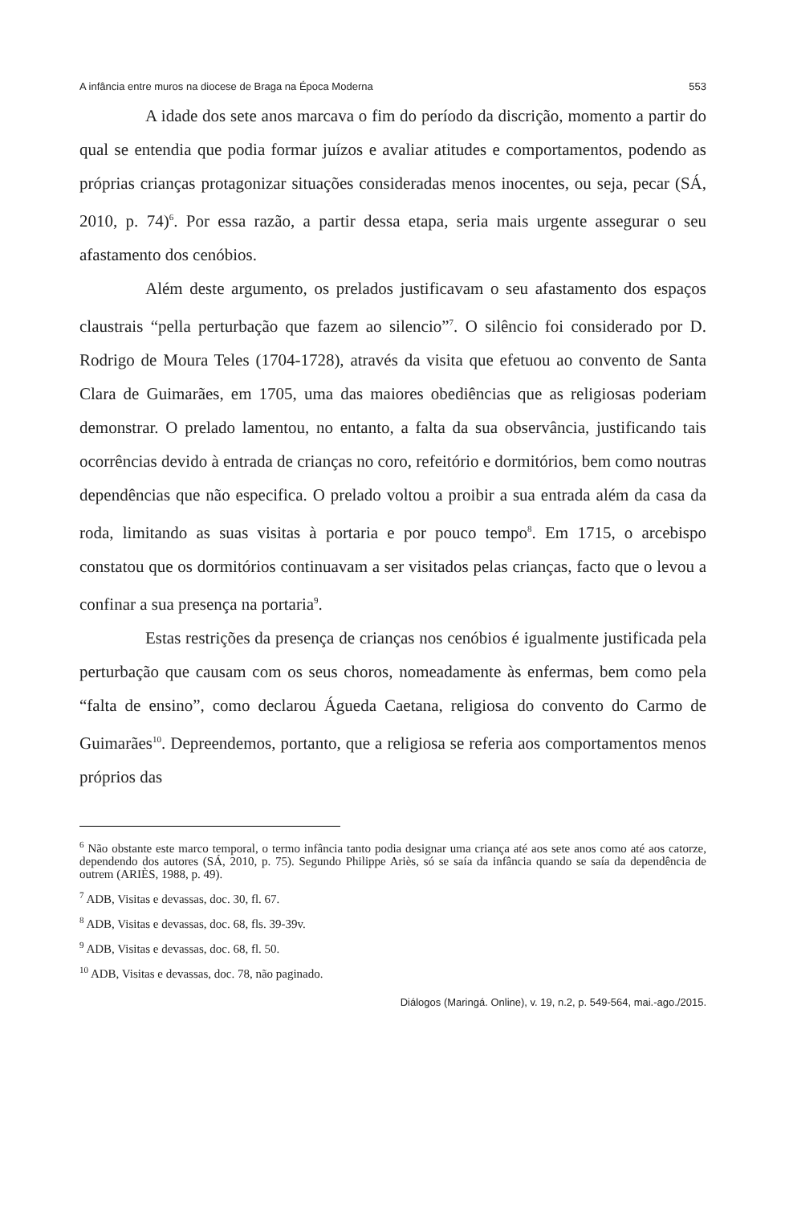A infância entre muros na diocese de Braga na Época Moderna 553
A idade dos sete anos marcava o fim do período da discrição, momento a partir do qual se entendia que podia formar juízos e avaliar atitudes e comportamentos, podendo as próprias crianças protagonizar situações consideradas menos inocentes, ou seja, pecar (SÁ, 2010, p. 74)<sup>6</sup>. Por essa razão, a partir dessa etapa, seria mais urgente assegurar o seu afastamento dos cenóbios.
Além deste argumento, os prelados justificavam o seu afastamento dos espaços claustrais “pella perturbação que fazem ao silencio”<sup>7</sup>. O silêncio foi considerado por D. Rodrigo de Moura Teles (1704-1728), através da visita que efetuou ao convento de Santa Clara de Guimarães, em 1705, uma das maiores obediências que as religiosas poderiam demonstrar. O prelado lamentou, no entanto, a falta da sua observância, justificando tais ocorrências devido à entrada de crianças no coro, refeitório e dormitórios, bem como noutras dependências que não especifica. O prelado voltou a proibir a sua entrada além da casa da roda, limitando as suas visitas à portaria e por pouco tempo<sup>8</sup>. Em 1715, o arcebispo constatou que os dormitórios continuavam a ser visitados pelas crianças, facto que o levou a confinar a sua presença na portaria<sup>9</sup>.
Estas restrições da presença de crianças nos cenóbios é igualmente justificada pela perturbação que causam com os seus choros, nomeadamente às enfermas, bem como pela “falta de ensino”, como declarou Águeda Caetana, religiosa do convento do Carmo de Guimarães<sup>10</sup>. Depreendemos, portanto, que a religiosa se referia aos comportamentos menos próprios das
<sup>6</sup> Não obstante este marco temporal, o termo infância tanto podia designar uma criança até aos sete anos como até aos catorze, dependendo dos autores (SÁ, 2010, p. 75). Segundo Philippe Ariès, só se saía da infância quando se saía da dependência de outrem (ARIÈS, 1988, p. 49).
<sup>7</sup> ADB, Visitas e devassas, doc. 30, fl. 67.
<sup>8</sup> ADB, Visitas e devassas, doc. 68, fls. 39-39v.
<sup>9</sup> ADB, Visitas e devassas, doc. 68, fl. 50.
<sup>10</sup> ADB, Visitas e devassas, doc. 78, não paginado.
Diálogos (Maringá. Online), v. 19, n.2, p. 549-564, mai.-ago./2015.